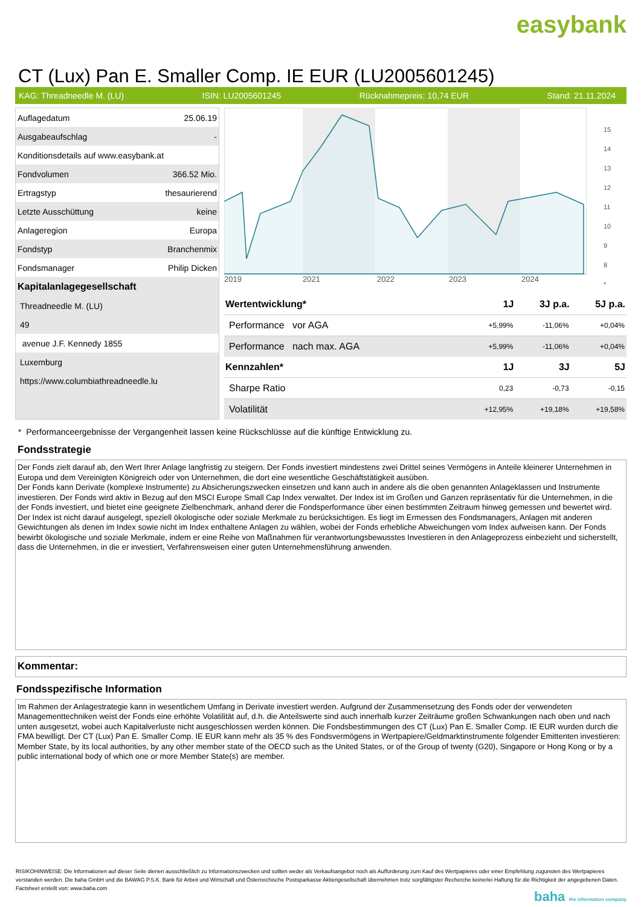easybank
CT (Lux) Pan E. Smaller Comp. IE EUR (LU2005601245)
KAG: Threadneedle M. (LU) ISIN: LU2005601245 Rücknahmepreis: 10,74 EUR Stand: 21.11.2024
| Auflagedatum | 25.06.19 |
| Ausgabeaufschlag | - |
| Konditionsdetails auf www.easybank.at | |
| Fondvolumen | 366.52 Mio. |
| Ertragstyp | thesaurierend |
| Letzte Ausschüttung | keine |
| Anlageregion | Europa |
| Fondstyp | Branchenmix |
| Fondsmanager | Philip Dicken |
| Kapitalanlagegesellschaft | |
| Threadneedle M. (LU) | |
| 49 | |
| avenue J.F. Kennedy 1855 | |
| Luxemburg | |
| https://www.columbiathreadneedle.lu | |
2019
2021
2022
2023
2024
15
14
13
12
11
10
9
8
*
| Wertentwicklung* | 1J | 3J p.a. | 5J p.a. |
| --- | --- | --- | --- |
| Performance vor AGA | +5,99% | -11,06% | +0,04% |
| Performance nach max. AGA | +5,99% | -11,06% | +0,04% |
| Kennzahlen* | 1J | 3J | 5J |
| Sharpe Ratio | 0,23 | -0,73 | -0,15 |
| Volatilität | +12,95% | +19,18% | +19,58% |
* Performanceergebnisse der Vergangenheit lassen keine Rückschlüsse auf die künftige Entwicklung zu.
Fondsstrategie
Der Fonds zielt darauf ab, den Wert Ihrer Anlage langfristig zu steigern. Der Fonds investiert mindestens zwei Drittel seines Vermögens in Anteile kleinerer Unternehmen in Europa und dem Vereinigten Königreich oder von Unternehmen, die dort eine wesentliche Geschäftstätigkeit ausüben.
Der Fonds kann Derivate (komplexe Instrumente) zu Absicherungszwecken einsetzen und kann auch in andere als die oben genannten Anlageklassen und Instrumente investieren. Der Fonds wird aktiv in Bezug auf den MSCI Europe Small Cap Index verwaltet. Der Index ist im Großen und Ganzen repräsentativ für die Unternehmen, in die der Fonds investiert, und bietet eine geeignete Zielbenchmark, anhand derer die Fondsperformance über einen bestimmten Zeitraum hinweg gemessen und bewertet wird. Der Index ist nicht darauf ausgelegt, speziell ökologische oder soziale Merkmale zu berücksichtigen. Es liegt im Ermessen des Fondsmanagers, Anlagen mit anderen Gewichtungen als denen im Index sowie nicht im Index enthaltene Anlagen zu wählen, wobei der Fonds erhebliche Abweichungen vom Index aufweisen kann. Der Fonds bewirbt ökologische und soziale Merkmale, indem er eine Reihe von Maßnahmen für verantwortungsbewusstes Investieren in den Anlageprozess einbezieht und sicherstellt, dass die Unternehmen, in die er investiert, Verfahrensweisen einer guten Unternehmensführung anwenden.
Kommentar:
Fondsspezifische Information
Im Rahmen der Anlagestrategie kann in wesentlichem Umfang in Derivate investiert werden. Aufgrund der Zusammensetzung des Fonds oder der verwendeten Managementtechniken weist der Fonds eine erhöhte Volatilität auf, d.h. die Anteilswerte sind auch innerhalb kurzer Zeiträume großen Schwankungen nach oben und nach unten ausgesetzt, wobei auch Kapitalverluste nicht ausgeschlossen werden können. Die Fondsbestimmungen des CT (Lux) Pan E. Smaller Comp. IE EUR wurden durch die FMA bewilligt. Der CT (Lux) Pan E. Smaller Comp. IE EUR kann mehr als 35 % des Fondsvermögens in Wertpapiere/Geldmarktinstrumente folgender Emittenten investieren: Member State, by its local authorities, by any other member state of the OECD such as the United States, or of the Group of twenty (G20), Singapore or Hong Kong or by a public international body of which one or more Member State(s) are member.
RISIKOHINWEISE: Die Informationen auf dieser Seite dienen ausschließlich zu Informationszwecken und sollten weder als Verkaufsangebot noch als Aufforderung zum Kauf des Wertpapieres oder einer Empfehlung zugunsten des Wertpapieres verstanden werden. Die baha GmbH und die BAWAG P.S.K. Bank für Arbeit und Wirtschaft und Österreichische Postsparkasse Aktiengesellschaft übernehmen trotz sorgfältigster Recherche keinerlei Haftung für die Richtigkeit der angegebenen Daten.
Factsheet erstellt von: www.baha.com
baha the information company